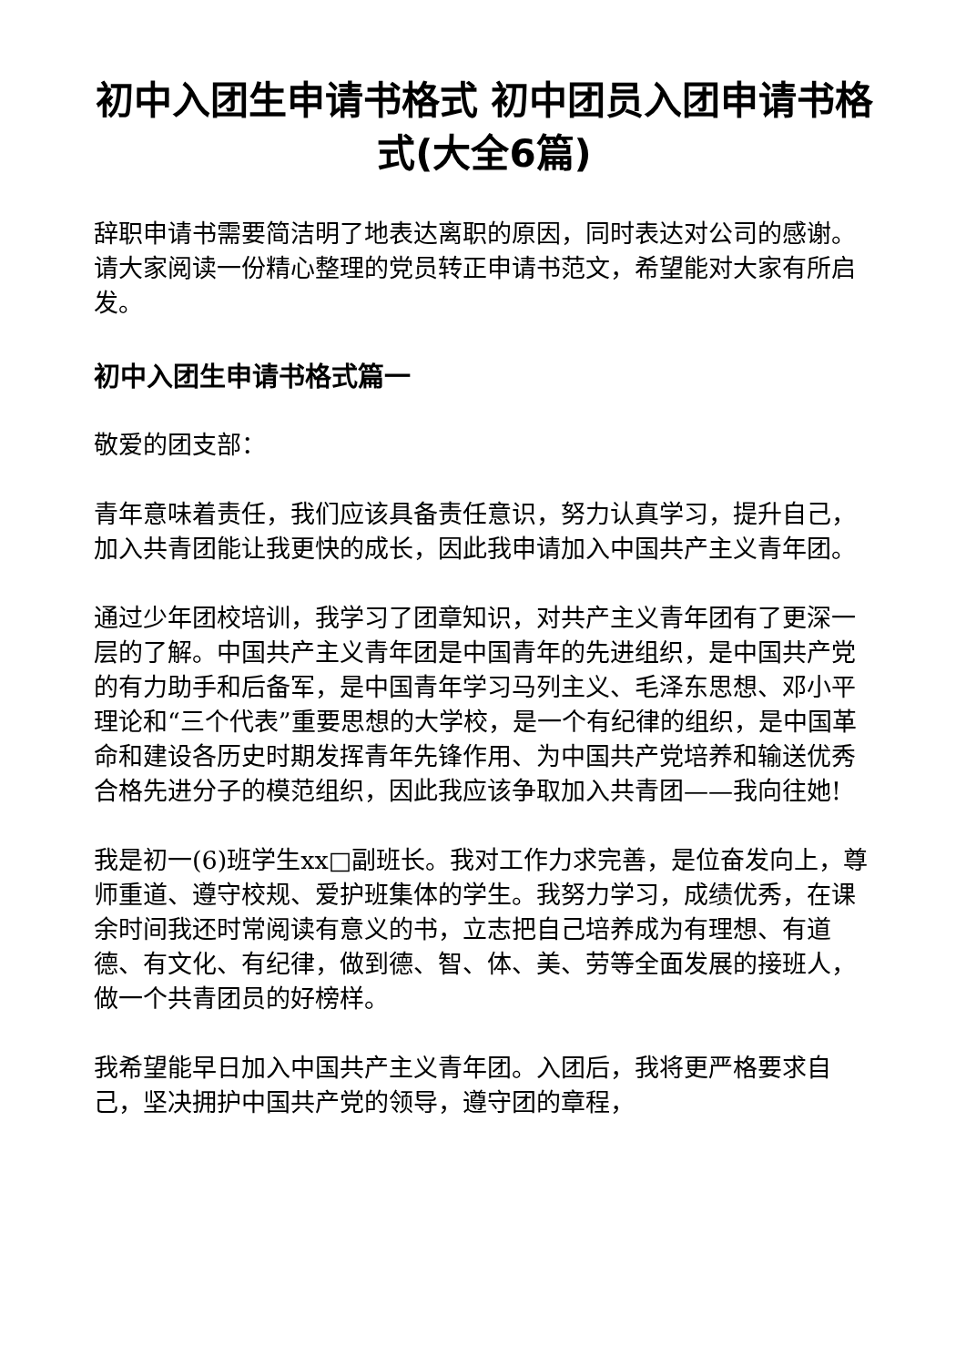初中入团生申请书格式 初中团员入团申请书格式(大全6篇)
辞职申请书需要简洁明了地表达离职的原因，同时表达对公司的感谢。请大家阅读一份精心整理的党员转正申请书范文，希望能对大家有所启发。
初中入团生申请书格式篇一
敬爱的团支部：
青年意味着责任，我们应该具备责任意识，努力认真学习，提升自己，加入共青团能让我更快的成长，因此我申请加入中国共产主义青年团。
通过少年团校培训，我学习了团章知识，对共产主义青年团有了更深一层的了解。中国共产主义青年团是中国青年的先进组织，是中国共产党的有力助手和后备军，是中国青年学习马列主义、毛泽东思想、邓小平理论和“三个代表”重要思想的大学校，是一个有纪律的组织，是中国革命和建设各历史时期发挥青年先锋作用、为中国共产党培养和输送优秀合格先进分子的模范组织，因此我应该争取加入共青团——我向往她!
我是初一(6)班学生xx□副班长。我对工作力求完善，是位奋发向上，尊师重道、遵守校规、爱护班集体的学生。我努力学习，成绩优秀，在课余时间我还时常阅读有意义的书，立志把自己培养成为有理想、有道德、有文化、有纪律，做到德、智、体、美、劳等全面发展的接班人，做一个共青团员的好榜样。
我希望能早日加入中国共产主义青年团。入团后，我将更严格要求自己，坚决拥护中国共产党的领导，遵守团的章程，